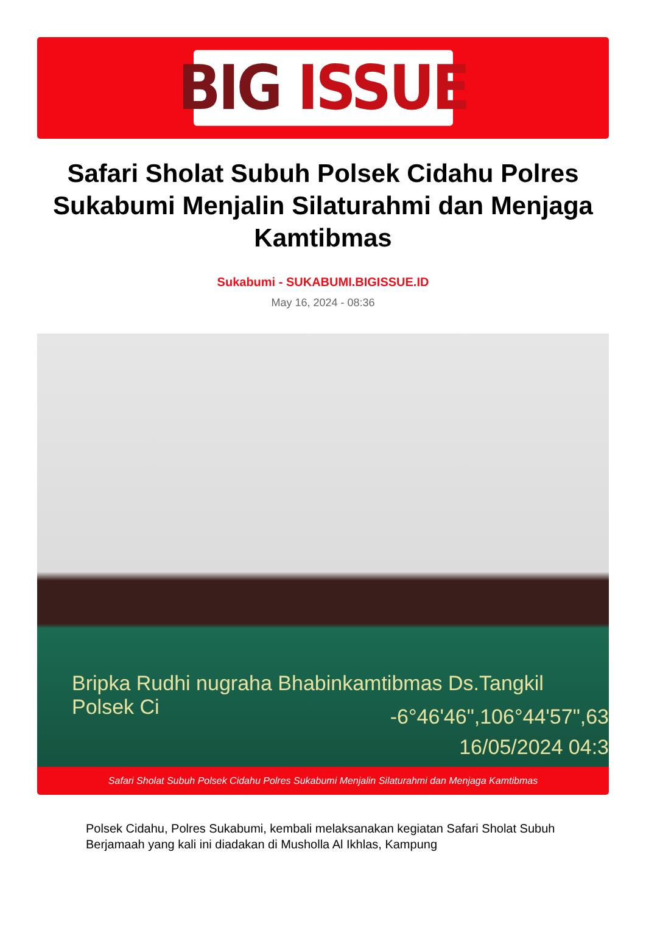BIG ISSUE
Safari Sholat Subuh Polsek Cidahu Polres Sukabumi Menjalin Silaturahmi dan Menjaga Kamtibmas
Sukabumi - SUKABUMI.BIGISSUE.ID
May 16, 2024 - 08:36
Bripka Rudhi nugraha Bhabinkamtibmas Ds.Tangkil Polsek Ci
-6°46'46",106°44'57",63
16/05/2024 04:3
Safari Sholat Subuh Polsek Cidahu Polres Sukabumi Menjalin Silaturahmi dan Menjaga Kamtibmas
Polsek Cidahu, Polres Sukabumi, kembali melaksanakan kegiatan Safari Sholat Subuh Berjamaah yang kali ini diadakan di Musholla Al Ikhlas, Kampung